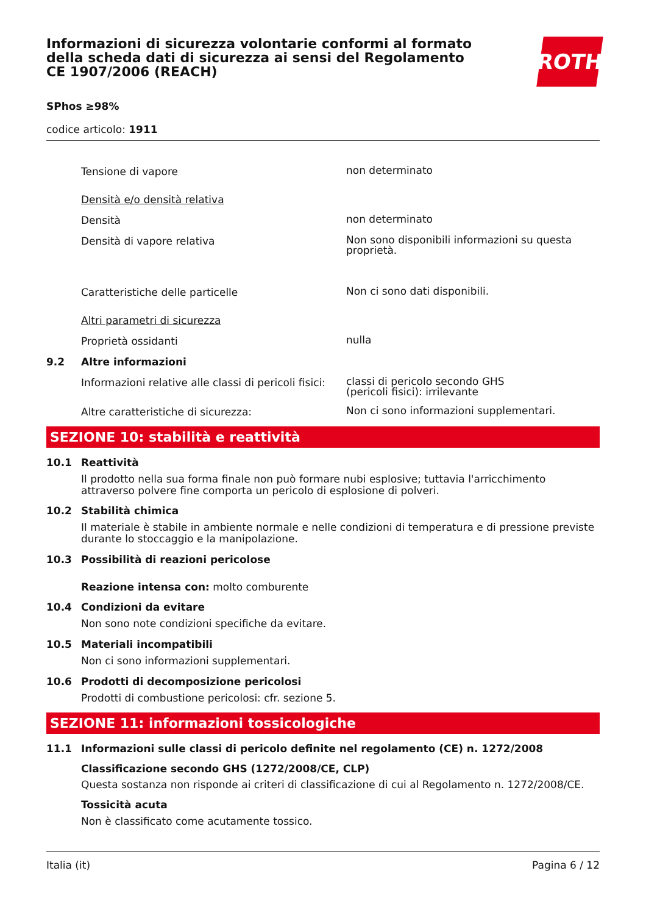Informazioni di sicurezza volontarie conformi al formato della scheda dati di sicurezza ai sensi del Regolamento CE 1907/2006 (REACH)
ROTH
SPhos ≥98%
codice articolo: 1911
Tensione di vapore
non determinato
Densità e/o densità relativa
Densità
non determinato
Densità di vapore relativa
Non sono disponibili informazioni su questa proprietà.
Caratteristiche delle particelle
Non ci sono dati disponibili.
Altri parametri di sicurezza
Proprietà ossidanti
nulla
9.2 Altre informazioni
Informazioni relative alle classi di pericoli fisici:
classi di pericolo secondo GHS
(pericoli fisici): irrilevante
Altre caratteristiche di sicurezza:
Non ci sono informazioni supplementari.
SEZIONE 10: stabilità e reattività
10.1 Reattività
Il prodotto nella sua forma finale non può formare nubi esplosive; tuttavia l'arricchimento attraverso polvere fine comporta un pericolo di esplosione di polveri.
10.2 Stabilità chimica
Il materiale è stabile in ambiente normale e nelle condizioni di temperatura e di pressione previste durante lo stoccaggio e la manipolazione.
10.3 Possibilità di reazioni pericolose
Reazione intensa con: molto comburente
10.4 Condizioni da evitare
Non sono note condizioni specifiche da evitare.
10.5 Materiali incompatibili
Non ci sono informazioni supplementari.
10.6 Prodotti di decomposizione pericolosi
Prodotti di combustione pericolosi: cfr. sezione 5.
SEZIONE 11: informazioni tossicologiche
11.1 Informazioni sulle classi di pericolo definite nel regolamento (CE) n. 1272/2008
Classificazione secondo GHS (1272/2008/CE, CLP)
Questa sostanza non risponde ai criteri di classificazione di cui al Regolamento n. 1272/2008/CE.
Tossicità acuta
Non è classificato come acutamente tossico.
Italia (it) Pagina 6 / 12